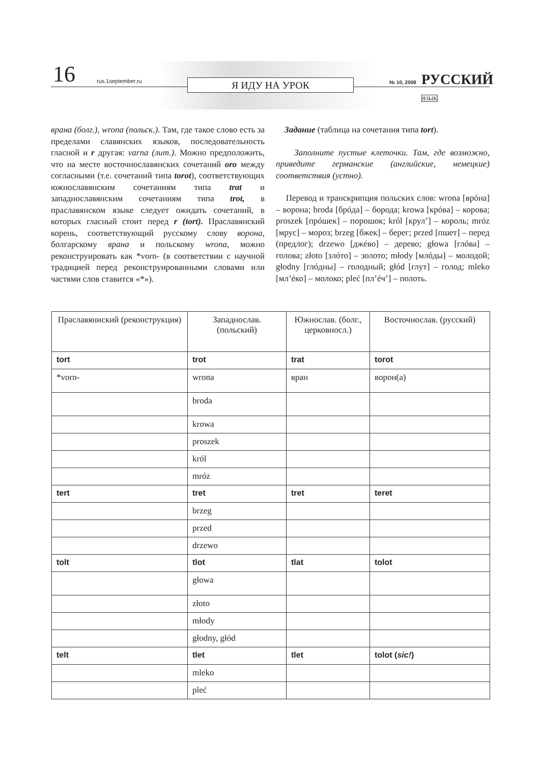16 rus.1september.ru Я ИДУ НА УРОК № 10, 2008 РУССКИЙ ЯЗЫК
врана (болг.), wrona (польск.). Там, где такое слово есть за пределами славянских языков, последовательность гласной и r другая: varna (лит.). Можно предположить, что на месте восточнославянских сочетаний oro между согласными (т.е. сочетаний типа torot), соответствующих южнославянским сочетаниям типа trat и западнославянским сочетаниям типа trot, в праславянском языке следует ожидать сочетаний, в которых гласный стоит перед r (tort). Праславянский корень, соответствующий русскому слову ворона, болгарскому врана и польскому wrona, можно реконструировать как *vorn- (в соответствии с научной традицией перед реконструированными словами или частями слов ставится «*»).
Задание (таблица на сочетания типа tort).
Заполните пустые клеточки. Там, где возможно, приведите германские (английские, немецкие) соответствия (устно).
Перевод и транскрипция польских слов: wrona [врóна] – ворона; broda [брóда] – борода; krowa [крóва] – корова; proszek [прóшек] – порошок; król [крул’] – король; mróz [мрус] – мороз; brzeg [бжек] – берег; przed [пшет] – перед (предлог); drzewo [джéво] – дерево; głowa [глóва] – голова; złoto [злóто] – золото; młody [млóды] – молодой; głodny [глóдны] – голодный; głód [глут] – голод; mleko [мл’éко] – молоко; pleć [пл’éч’] – полоть.
| Праславяниский (реконструкция) | Западнослав. (польский) | Южнослав. (болг., церковнoсл.) | Восточнослав. (русский) |
| --- | --- | --- | --- |
| tort | trot | trat | torot |
| *vorn- | wrona | вран | ворон(а) |
| | broda | | |
| | krowa | | |
| | proszek | | |
| | król | | |
| | mróz | | |
| tert | tret | tret | teret |
| | brzeg | | |
| | przed | | |
| | drzewo | | |
| tolt | tlot | tlat | tolot |
| | głowa | | |
| | złoto | | |
| | młody | | |
| | głodny, głód | | |
| telt | tlet | tlet | tolot ( sic! ) |
| | mleko | | |
| | pleć | | |